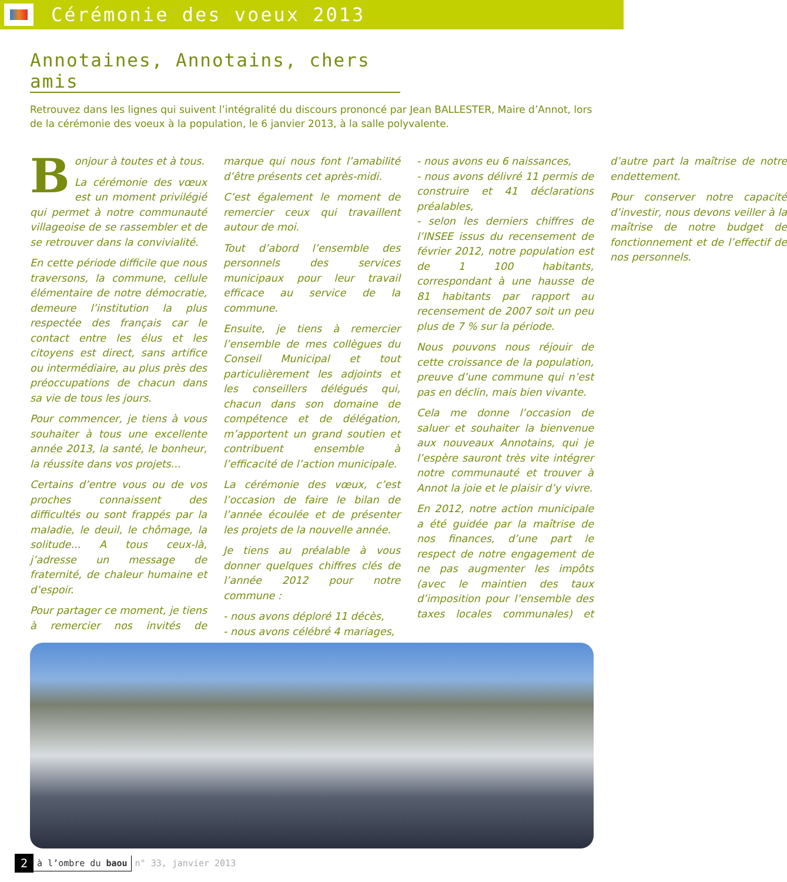Cérémonie des voeux 2013
Annotaines, Annotains, chers amis
Retrouvez dans les lignes qui suivent l’intégralité du discours prononcé par Jean BALLESTER, Maire d’Annot, lors de la cérémonie des voeux à la population, le 6 janvier 2013, à la salle polyvalente.
Bonjour à toutes et à tous.
La cérémonie des vœux est un moment privilégié qui permet à notre communauté villageoise de se rassembler et de se retrouver dans la convivialité.
En cette période difficile que nous traversons, la commune, cellule élémentaire de notre démocratie, demeure l’institution la plus respectée des français car le contact entre les élus et les citoyens est direct, sans artifice ou intermédiaire, au plus près des préoccupations de chacun dans sa vie de tous les jours.
Pour commencer, je tiens à vous souhaiter à tous une excellente année 2013, la santé, le bonheur, la réussite dans vos projets...
Certains d’entre vous ou de vos proches connaissent des difficultés ou sont frappés par la maladie, le deuil, le chômage, la solitude... A tous ceux-là, j’adresse un message de fraternité, de chaleur humaine et d’espoir.
Pour partager ce moment, je tiens à remercier nos invités de marque qui nous font l’amabilité d’être présents cet après-midi.
C’est également le moment de remercier ceux qui travaillent autour de moi.
Tout d’abord l’ensemble des personnels des services municipaux pour leur travail efficace au service de la commune.
Ensuite, je tiens à remercier l’ensemble de mes collègues du Conseil Municipal et tout particulièrement les adjoints et les conseillers délégués qui, chacun dans son domaine de compétence et de délégation, m’apportent un grand soutien et contribuent ensemble à l’efficacité de l’action municipale.
La cérémonie des vœux, c’est l’occasion de faire le bilan de l’année écoulée et de présenter les projets de la nouvelle année.
Je tiens au préalable à vous donner quelques chiffres clés de l’année 2012 pour notre commune :
- nous avons déploré 11 décès,
- nous avons célébré 4 mariages,
- nous avons eu 6 naissances,
- nous avons délivré 11 permis de construire et 41 déclarations préalables,
- selon les derniers chiffres de l’INSEE issus du recensement de février 2012, notre population est de 1 100 habitants, correspondant à une hausse de 81 habitants par rapport au recensement de 2007 soit un peu plus de 7 % sur la période.
Nous pouvons nous réjouir de cette croissance de la population, preuve d’une commune qui n’est pas en déclin, mais bien vivante.
Cela me donne l’occasion de saluer et souhaiter la bienvenue aux nouveaux Annotains, qui je l’espère sauront très vite intégrer notre communauté et trouver à Annot la joie et le plaisir d’y vivre.
En 2012, notre action municipale a été guidée par la maîtrise de nos finances, d’une part le respect de notre engagement de ne pas augmenter les impôts (avec le maintien des taux d’imposition pour l’ensemble des taxes locales communales) et d’autre part la maîtrise de notre endettement.
Pour conserver notre capacité d’investir, nous devons veiller à la maîtrise de notre budget de fonctionnement et de l’effectif de nos personnels.
2 à l’ombre du baou n° 33, janvier 2013